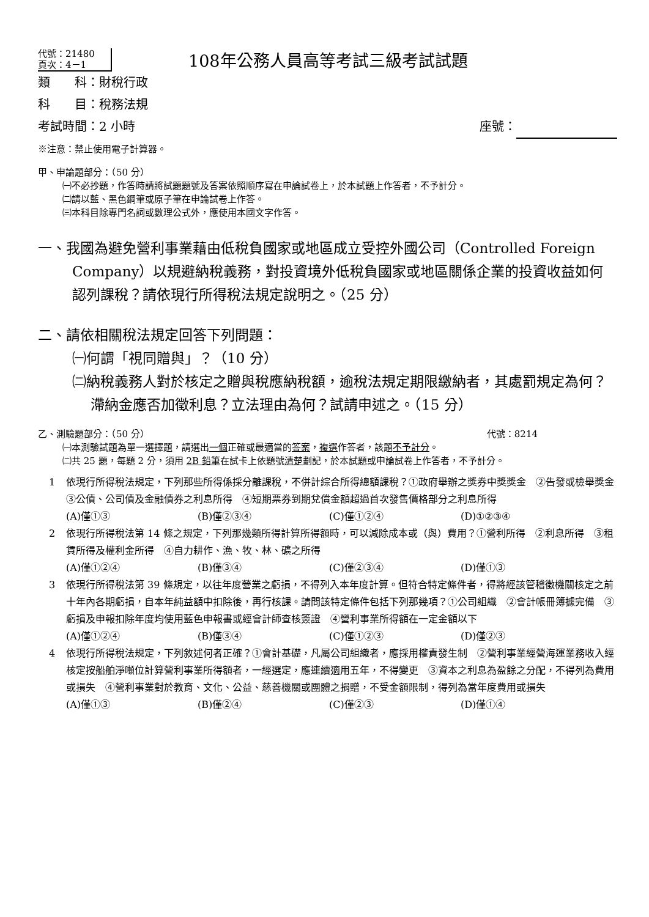代號：21480
頁次：4－1
108年公務人員高等考試三級考試試題
類　　科：財稅行政
科　　目：稅務法規
考試時間：2 小時 座號：
※注意：禁止使用電子計算器。
甲、申論題部分：（50 分）
㈠不必抄題，作答時請將試題題號及答案依照順序寫在申論試卷上，於本試題上作答者，不予計分。
㈡請以藍、黑色鋼筆或原子筆在申論試卷上作答。
㈢本科目除專門名詞或數理公式外，應使用本國文字作答。
一、我國為避免營利事業藉由低稅負國家或地區成立受控外國公司（Controlled Foreign Company）以規避納稅義務，對投資境外低稅負國家或地區關係企業的投資收益如何認列課稅？請依現行所得稅法規定說明之。（25 分）
二、請依相關稅法規定回答下列問題：
㈠何謂「視同贈與」？（10 分）
㈡納稅義務人對於核定之贈與稅應納稅額，逾稅法規定期限繳納者，其處罰規定為何？滯納金應否加徵利息？立法理由為何？試請申述之。（15 分）
乙、測驗題部分：（50 分） 代號：8214
㈠本測驗試題為單一選擇題，請選出一個正確或最適當的答案，複選作答者，該題不予計分。
㈡共 25 題，每題 2 分，須用 2B 鉛筆在試卡上依題號清楚劃記，於本試題或申論試卷上作答者，不予計分。
1 依現行所得稅法規定，下列那些所得係採分離課稅，不併計綜合所得總額課稅？①政府舉辦之獎券中獎獎金　②告發或檢舉獎金　③公債、公司債及金融債券之利息所得　④短期票券到期兌償金額超過首次發售價格部分之利息所得
(A)僅①③ (B)僅②③④ (C)僅①②④ (D)①②③④
2 依現行所得稅法第 14 條之規定，下列那幾類所得計算所得額時，可以減除成本或（與）費用？①營利所得　②利息所得　③租賃所得及權利金所得　④自力耕作、漁、牧、林、礦之所得
(A)僅①②④ (B)僅③④ (C)僅②③④ (D)僅①③
3 依現行所得稅法第 39 條規定，以往年度營業之虧損，不得列入本年度計算。但符合特定條件者，得將經該管稽徵機關核定之前十年內各期虧損，自本年純益額中扣除後，再行核課。請問該特定條件包括下列那幾項？①公司組織　②會計帳冊簿據完備　③虧損及申報扣除年度均使用藍色申報書或經會計師查核簽證　④營利事業所得額在一定金額以下
(A)僅①②④ (B)僅③④ (C)僅①②③ (D)僅②③
4 依現行所得稅法規定，下列敘述何者正確？①會計基礎，凡屬公司組織者，應採用權責發生制　②營利事業經營海運業務收入經核定按船舶淨噸位計算營利事業所得額者，一經選定，應連續適用五年，不得變更　③資本之利息為盈餘之分配，不得列為費用或損失　④營利事業對於教育、文化、公益、慈善機關或團體之捐贈，不受金額限制，得列為當年度費用或損失
(A)僅①③ (B)僅②④ (C)僅②③ (D)僅①④